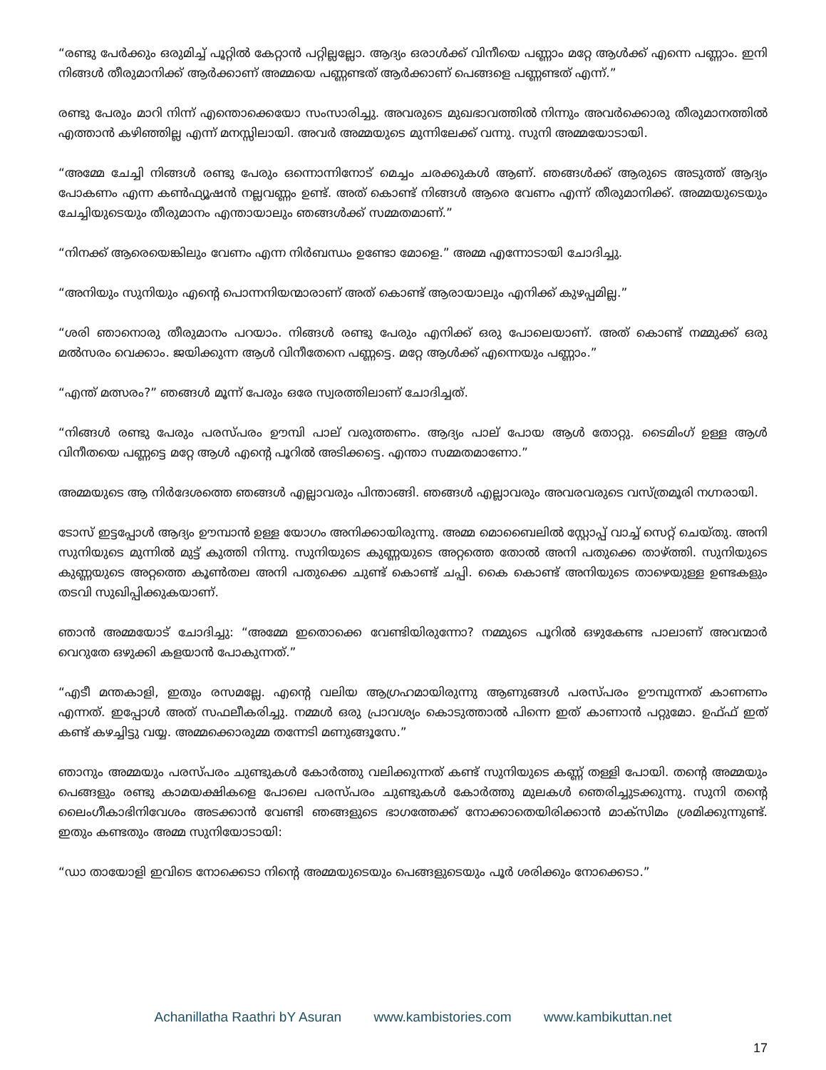“രണ്ടു പേർക്കും ഒരുമിച്ച് പൂറ്റിൽ കേറ്റാൻ പറ്റില്ലല്ലോ. ആദ്യം ഒരാൾക്ക് വിനീയെ പണ്ണാം മറ്റേ ആൾക്ക് എന്നെ പണ്ണാം. ഇനി നിങ്ങൾ തീരുമാനിക്ക് ആർക്കാണ് അമ്മയെ പണ്ണണ്ടത് ആർക്കാണ് പെങ്ങളെ പണ്ണണ്ടത് എന്ന്.”
രണ്ടു പേരും മാറി നിന്ന് എന്തൊക്കെയോ സംസാരിച്ചു. അവരുടെ മുഖഭാവത്തിൽ നിന്നും അവർക്കൊരു തീരുമാനത്തിൽ എത്താൻ കഴിഞ്ഞില്ല എന്ന് മനസ്സിലായി. അവർ അമ്മയുടെ മുന്നിലേക്ക് വന്നു. സുനി അമ്മയോടായി.
“അമ്മേ ചേച്ചി നിങ്ങൾ രണ്ടു പേരും ഒന്നൊന്നിനോട് മെച്ചം ചരക്കുകൾ ആണ്. ഞങ്ങൾക്ക് ആരുടെ അടുത്ത് ആദ്യം പോകണം എന്ന കൺഫ്യൂഷൻ നല്ലവണ്ണം ഉണ്ട്. അത് കൊണ്ട് നിങ്ങൾ ആരെ വേണം എന്ന് തീരുമാനിക്ക്. അമ്മയുടെയും ചേച്ചിയുടെയും തീരുമാനം എന്തായാലും ഞങ്ങൾക്ക് സമ്മതമാണ്.”
“നിനക്ക് ആരെയെങ്കിലും വേണം എന്ന നിർബന്ധം ഉണ്ടോ മോളെ.” അമ്മ എന്നോടായി ചോദിച്ചു.
“അനിയും സുനിയും എന്റെ പൊന്നനിയന്മാരാണ് അത് കൊണ്ട് ആരായാലും എനിക്ക് കുഴപ്പമില്ല.”
“ശരി ഞാനൊരു തീരുമാനം പറയാം. നിങ്ങൾ രണ്ടു പേരും എനിക്ക് ഒരു പോലെയാണ്. അത് കൊണ്ട് നമ്മുക്ക് ഒരു മൽസരം വെക്കാം. ജയിക്കുന്ന ആൾ വിനീതേനെ പണ്ണട്ടെ. മറ്റേ ആൾക്ക് എന്നെയും പണ്ണാം.”
“എന്ത് മത്സരം?” ഞങ്ങൾ മൂന്ന് പേരും ഒരേ സ്വരത്തിലാണ് ചോദിച്ചത്.
“നിങ്ങൾ രണ്ടു പേരും പരസ്പരം ഊമ്പി പാല് വരുത്തണം. ആദ്യം പാല് പോയ ആൾ തോറ്റു. ടൈമിംഗ് ഉള്ള ആൾ വിനീതയെ പണ്ണട്ടെ മറ്റേ ആൾ എന്റെ പൂറിൽ അടിക്കട്ടെ. എന്താ സമ്മതമാണോ.”
അമ്മയുടെ ആ നിർദേശത്തെ ഞങ്ങൾ എല്ലാവരും പിന്താങ്ങി. ഞങ്ങൾ എല്ലാവരും അവരവരുടെ വസ്ത്രമൂരി നഗ്നരായി.
ടോസ് ഇട്ടപ്പോൾ ആദ്യം ഊമ്പാൻ ഉള്ള യോഗം അനിക്കായിരുന്നു. അമ്മ മൊബൈലിൽ സ്റ്റോപ്പ് വാച്ച് സെറ്റ് ചെയ്തു. അനി സുനിയുടെ മുന്നിൽ മുട്ട് കുത്തി നിന്നു. സുനിയുടെ കുണ്ണയുടെ അറ്റത്തെ തോൽ അനി പതുക്കെ താഴ്ത്തി. സുനിയുടെ കുണ്ണയുടെ അറ്റത്തെ കൂൺതല അനി പതുക്കെ ചുണ്ട് കൊണ്ട് ചപ്പി. കൈ കൊണ്ട് അനിയുടെ താഴെയുള്ള ഉണ്ടകളും തടവി സുഖിപ്പിക്കുകയാണ്.
ഞാൻ അമ്മയോട് ചോദിച്ചു: “അമ്മേ ഇതൊക്കെ വേണ്ടിയിരുന്നോ? നമ്മുടെ പൂറിൽ ഒഴുകേണ്ട പാലാണ് അവന്മാർ വെറുതേ ഒഴുക്കി കളയാൻ പോകുന്നത്.”
“എടീ മന്തകാളി, ഇതും രസമല്ലേ. എന്റെ വലിയ ആഗ്രഹമായിരുന്നു ആണുങ്ങൾ പരസ്പരം ഊമ്പുന്നത് കാണണം എന്നത്. ഇപ്പോൾ അത് സഫലീകരിച്ചു. നമ്മൾ ഒരു പ്രാവശ്യം കൊടുത്താൽ പിന്നെ ഇത് കാണാൻ പറ്റുമോ. ഉഫ്ഫ് ഇത് കണ്ട് കഴച്ചിട്ടു വയ്യ. അമ്മക്കൊരുമ്മ തന്നേടി മണുങ്ങൂസേ.”
ഞാനും അമ്മയും പരസ്പരം ചുണ്ടുകൾ കോർത്തു വലിക്കുന്നത് കണ്ട് സുനിയുടെ കണ്ണ് തള്ളി പോയി. തന്റെ അമ്മയും പെങ്ങളും രണ്ടു കാമയക്ഷികളെ പോലെ പരസ്പരം ചുണ്ടുകൾ കോർത്തു മുലകൾ ഞെരിച്ചുടക്കുന്നു. സുനി തന്റെ ലൈംഗീകാഭിനിവേശം അടക്കാൻ വേണ്ടി ഞങ്ങളുടെ ഭാഗത്തേക്ക് നോക്കാതെയിരിക്കാൻ മാക്സിമം ശ്രമിക്കുന്നുണ്ട്. ഇതും കണ്ടതും അമ്മ സുനിയോടായി:
“ഡാ തായോളി ഇവിടെ നോക്കെടാ നിന്റെ അമ്മയുടെയും പെങ്ങളുടെയും പൂർ ശരിക്കും നോക്കെടാ.”
Achanillatha Raathri bY Asuran www.kambistories.com www.kambikuttan.net
17